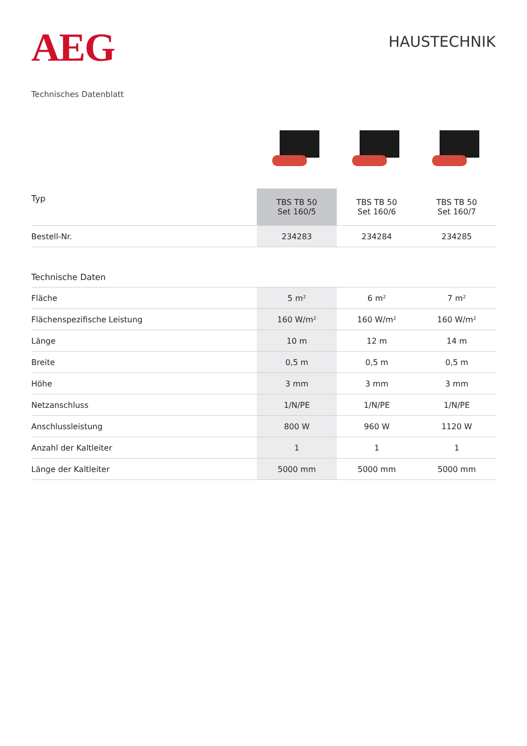AEG
HAUSTECHNIK
Technisches Datenblatt
| Typ | TBS TB 50 Set 160/5 | TBS TB 50 Set 160/6 | TBS TB 50 Set 160/7 |
| --- | --- | --- | --- |
| Bestell-Nr. | 234283 | 234284 | 234285 |
| Technische Daten | | | |
| Fläche | 5 m² | 6 m² | 7 m² |
| Flächenspezifische Leistung | 160 W/m² | 160 W/m² | 160 W/m² |
| Länge | 10 m | 12 m | 14 m |
| Breite | 0,5 m | 0,5 m | 0,5 m |
| Höhe | 3 mm | 3 mm | 3 mm |
| Netzanschluss | 1/N/PE | 1/N/PE | 1/N/PE |
| Anschlussleistung | 800 W | 960 W | 1120 W |
| Anzahl der Kaltleiter | 1 | 1 | 1 |
| Länge der Kaltleiter | 5000 mm | 5000 mm | 5000 mm |